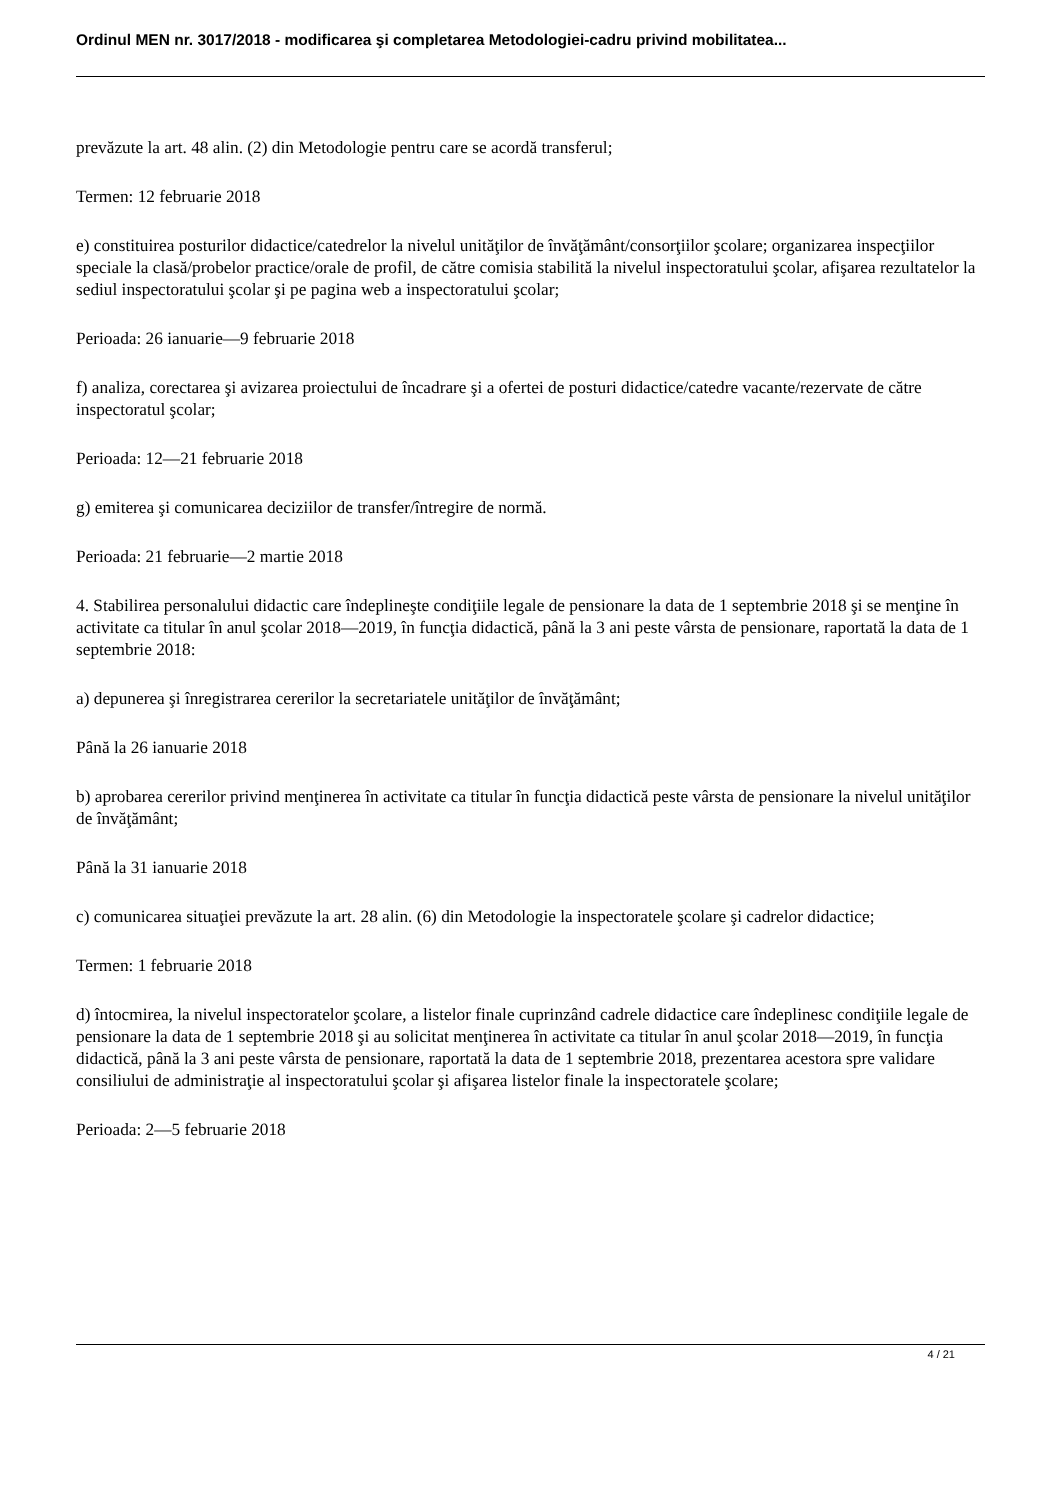Ordinul MEN nr. 3017/2018 - modificarea şi completarea Metodologiei-cadru privind mobilitatea...
prevăzute la art. 48 alin. (2) din Metodologie pentru care se acordă transferul;
Termen: 12 februarie 2018
e) constituirea posturilor didactice/catedrelor la nivelul unităţilor de învăţământ/consorţiilor şcolare; organizarea inspecţiilor speciale la clasă/probelor practice/orale de profil, de către comisia stabilită la nivelul inspectoratului şcolar, afişarea rezultatelor la sediul inspectoratului şcolar şi pe pagina web a inspectoratului şcolar;
Perioada: 26 ianuarie—9 februarie 2018
f) analiza, corectarea şi avizarea proiectului de încadrare şi a ofertei de posturi didactice/catedre vacante/rezervate de către inspectoratul şcolar;
Perioada: 12—21 februarie 2018
g) emiterea şi comunicarea deciziilor de transfer/întregire de normă.
Perioada: 21 februarie—2 martie 2018
4. Stabilirea personalului didactic care îndeplineşte condiţiile legale de pensionare la data de 1 septembrie 2018 şi se menţine în activitate ca titular în anul şcolar 2018—2019, în funcţia didactică, până la 3 ani peste vârsta de pensionare, raportată la data de 1 septembrie 2018:
a) depunerea şi înregistrarea cererilor la secretariatele unităţilor de învăţământ;
Până la 26 ianuarie 2018
b) aprobarea cererilor privind menţinerea în activitate ca titular în funcţia didactică peste vârsta de pensionare la nivelul unităţilor de învăţământ;
Până la 31 ianuarie 2018
c) comunicarea situaţiei prevăzute la art. 28 alin. (6) din Metodologie la inspectoratele şcolare şi cadrelor didactice;
Termen: 1 februarie 2018
d) întocmirea, la nivelul inspectoratelor şcolare, a listelor finale cuprinzând cadrele didactice care îndeplinesc condiţiile legale de pensionare la data de 1 septembrie 2018 şi au solicitat menţinerea în activitate ca titular în anul şcolar 2018—2019, în funcţia didactică, până la 3 ani peste vârsta de pensionare, raportată la data de 1 septembrie 2018, prezentarea acestora spre validare consiliului de administraţie al inspectoratului şcolar şi afişarea listelor finale la inspectoratele şcolare;
Perioada: 2—5 februarie 2018
4 / 21